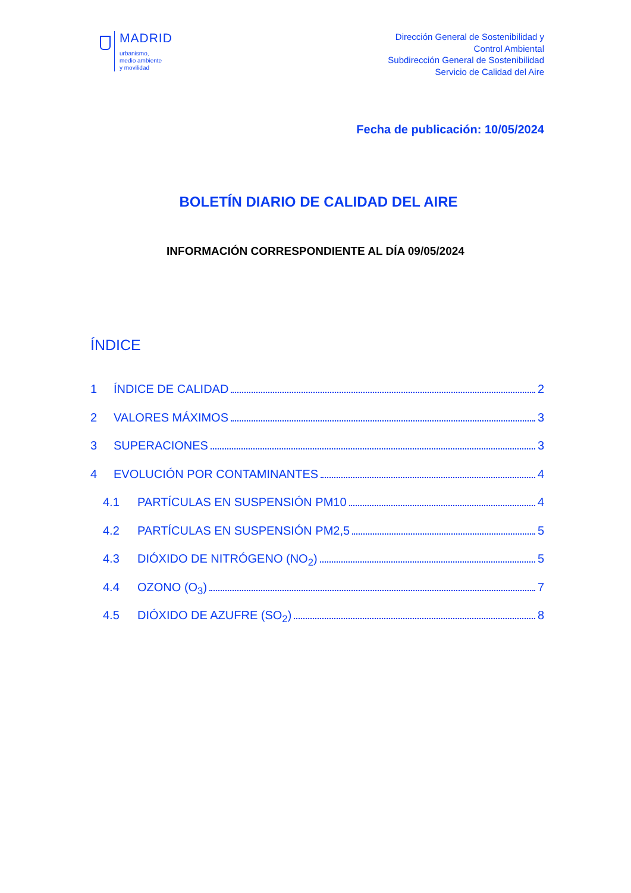MADRID
urbanismo,
medio ambiente
y movilidad
Dirección General de Sostenibilidad y
Control Ambiental
Subdirección General de Sostenibilidad
Servicio de Calidad del Aire
Fecha de publicación: 10/05/2024
BOLETÍN DIARIO DE CALIDAD DEL AIRE
INFORMACIÓN CORRESPONDIENTE AL DÍA 09/05/2024
ÍNDICE
1 ÍNDICE DE CALIDAD 2
2 VALORES MÁXIMOS 3
3 SUPERACIONES 3
4 EVOLUCIÓN POR CONTAMINANTES 4
4.1 PARTÍCULAS EN SUSPENSIÓN PM10 4
4.2 PARTÍCULAS EN SUSPENSIÓN PM2,5 5
4.3 DIÓXIDO DE NITRÓGENO (NO<sub>2</sub>) 5
4.4 OZONO (O<sub>3</sub>) 7
4.5 DIÓXIDO DE AZUFRE (SO<sub>2</sub>) 8